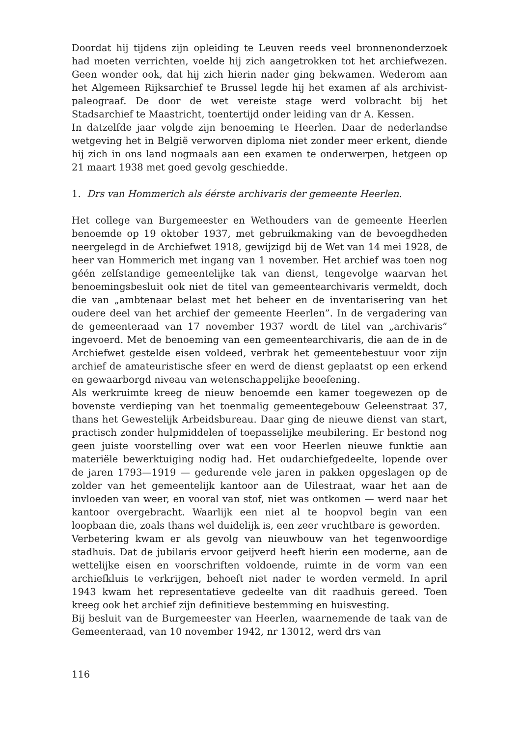Doordat hij tijdens zijn opleiding te Leuven reeds veel bronnenonderzoek had moeten verrichten, voelde hij zich aangetrokken tot het archiefwezen. Geen wonder ook, dat hij zich hierin nader ging bekwamen. Wederom aan het Algemeen Rijksarchief te Brussel legde hij het examen af als archivist-paleograaf. De door de wet vereiste stage werd volbracht bij het Stadsarchief te Maastricht, toentertijd onder leiding van dr A. Kessen.
In datzelfde jaar volgde zijn benoeming te Heerlen. Daar de nederlandse wetgeving het in België verworven diploma niet zonder meer erkent, diende hij zich in ons land nogmaals aan een examen te onderwerpen, hetgeen op 21 maart 1938 met goed gevolg geschiedde.
1. Drs van Hommerich als éérste archivaris der gemeente Heerlen.
Het college van Burgemeester en Wethouders van de gemeente Heerlen benoemde op 19 oktober 1937, met gebruikmaking van de bevoegdheden neergelegd in de Archiefwet 1918, gewijzigd bij de Wet van 14 mei 1928, de heer van Hommerich met ingang van 1 november. Het archief was toen nog géén zelfstandige gemeentelijke tak van dienst, tengevolge waarvan het benoemingsbesluit ook niet de titel van gemeentearchivaris vermeldt, doch die van „ambtenaar belast met het beheer en de inventarisering van het oudere deel van het archief der gemeente Heerlen”. In de vergadering van de gemeenteraad van 17 november 1937 wordt de titel van „archivaris” ingevoerd. Met de benoeming van een gemeentearchivaris, die aan de in de Archiefwet gestelde eisen voldeed, verbrak het gemeentebestuur voor zijn archief de amateuristische sfeer en werd de dienst geplaatst op een erkend en gewaarborgd niveau van wetenschappelijke beoefening.
Als werkruimte kreeg de nieuw benoemde een kamer toegewezen op de bovenste verdieping van het toenmalig gemeentegebouw Geleenstraat 37, thans het Gewestelijk Arbeidsbureau. Daar ging de nieuwe dienst van start, practisch zonder hulpmiddelen of toepasselijke meubilering. Er bestond nog geen juiste voorstelling over wat een voor Heerlen nieuwe funktie aan materiële bewerktuiging nodig had. Het oudarchiefgedeelte, lopende over de jaren 1793—1919 — gedurende vele jaren in pakken opgeslagen op de zolder van het gemeentelijk kantoor aan de Uilestraat, waar het aan de invloeden van weer, en vooral van stof, niet was ontkomen — werd naar het kantoor overgebracht. Waarlijk een niet al te hoopvol begin van een loopbaan die, zoals thans wel duidelijk is, een zeer vruchtbare is geworden.
Verbetering kwam er als gevolg van nieuwbouw van het tegenwoordige stadhuis. Dat de jubilaris ervoor geijverd heeft hierin een moderne, aan de wettelijke eisen en voorschriften voldoende, ruimte in de vorm van een archiefkluis te verkrijgen, behoeft niet nader te worden vermeld. In april 1943 kwam het representatieve gedeelte van dit raadhuis gereed. Toen kreeg ook het archief zijn definitieve bestemming en huisvesting.
Bij besluit van de Burgemeester van Heerlen, waarnemende de taak van de Gemeenteraad, van 10 november 1942, nr 13012, werd drs van
116